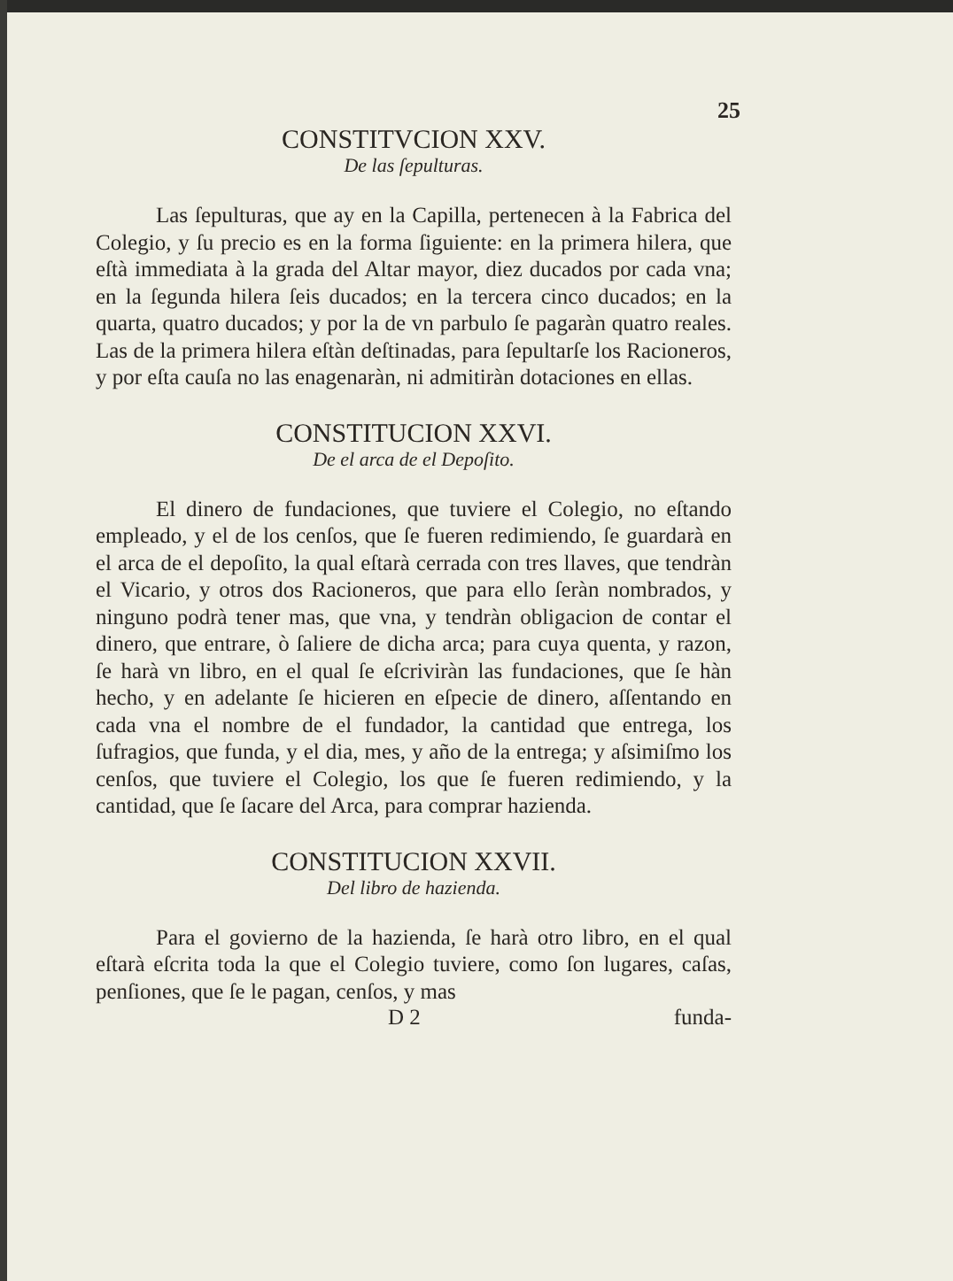25
CONSTITVCION XXV.
De las ſepulturas.
Las ſepulturas, que ay en la Capilla, pertenecen à la Fabrica del Colegio, y ſu precio es en la forma ſiguiente: en la primera hilera, que eſtà immediata à la grada del Altar mayor, diez ducados por cada vna; en la ſegunda hilera ſeis ducados; en la tercera cinco ducados; en la quarta, quatro ducados; y por la de vn parbulo ſe pagaràn quatro reales. Las de la primera hilera eſtàn deſtinadas, para ſepultarſe los Racioneros, y por eſta cauſa no las enagenaràn, ni admitiràn dotaciones en ellas.
CONSTITUCION XXVI.
De el arca de el Depoſito.
El dinero de fundaciones, que tuviere el Colegio, no eſtando empleado, y el de los cenſos, que ſe fueren redimiendo, ſe guardarà en el arca de el depoſito, la qual eſtarà cerrada con tres llaves, que tendràn el Vicario, y otros dos Racioneros, que para ello ſeràn nombrados, y ninguno podrà tener mas, que vna, y tendràn obligacion de contar el dinero, que entrare, ò ſaliere de dicha arca; para cuya quenta, y razon, ſe harà vn libro, en el qual ſe eſcriviràn las fundaciones, que ſe hàn hecho, y en adelante ſe hicieren en eſpecie de dinero, aſſentando en cada vna el nombre de el fundador, la cantidad que entrega, los ſufragios, que funda, y el dia, mes, y año de la entrega; y aſsimiſmo los cenſos, que tuviere el Colegio, los que ſe fueren redimiendo, y la cantidad, que ſe ſacare del Arca, para comprar hazienda.
CONSTITUCION XXVII.
Del libro de hazienda.
Para el govierno de la hazienda, ſe harà otro libro, en el qual eſtarà eſcrita toda la que el Colegio tuviere, como ſon lugares, caſas, penſiones, que ſe le pagan, cenſos, y mas
D 2 funda-